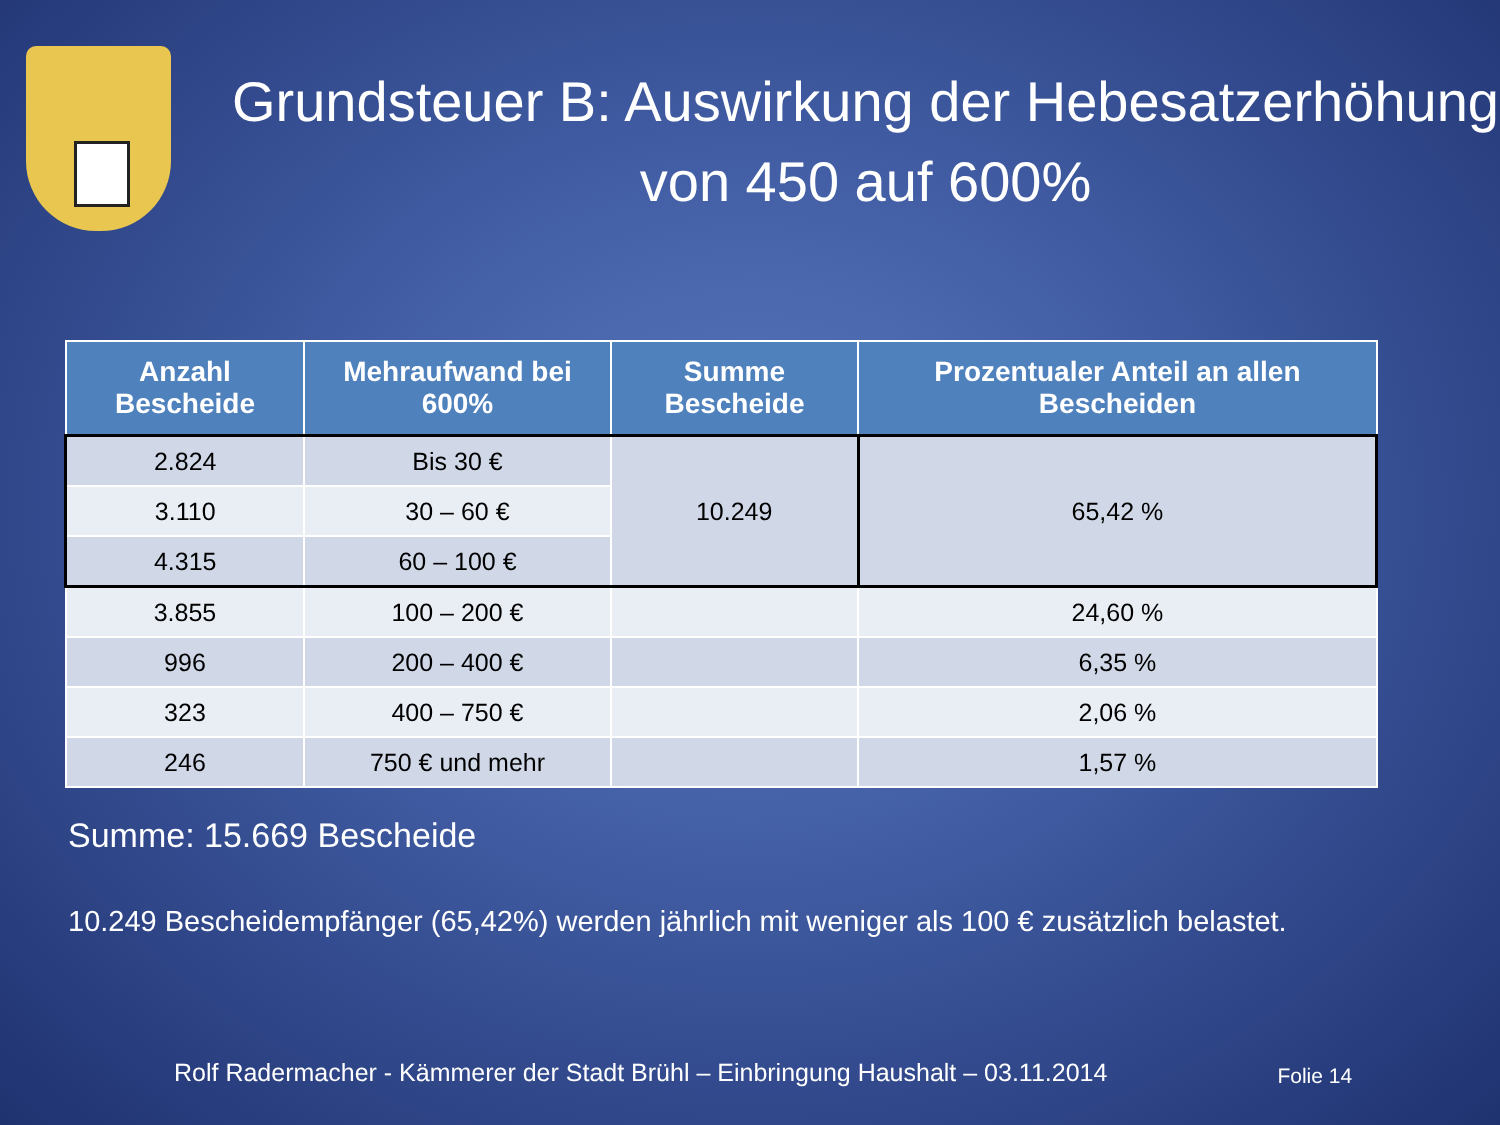Grundsteuer B: Auswirkung der Hebesatzerhöhung von 450 auf 600%
| Anzahl Bescheide | Mehraufwand bei 600% | Summe Bescheide | Prozentualer Anteil an allen Bescheiden |
| --- | --- | --- | --- |
| 2.824 | Bis 30 € | 10.249 | 65,42 % |
| 3.110 | 30 – 60 € | | |
| 4.315 | 60 – 100 € | | |
| 3.855 | 100 – 200 € | | 24,60 % |
| 996 | 200 – 400 € | | 6,35 % |
| 323 | 400 – 750 € | | 2,06 % |
| 246 | 750 € und mehr | | 1,57 % |
Summe: 15.669 Bescheide
10.249 Bescheidempfänger (65,42%) werden jährlich mit weniger als 100 € zusätzlich belastet.
Rolf Radermacher - Kämmerer der Stadt Brühl – Einbringung Haushalt – 03.11.2014 Folie 14